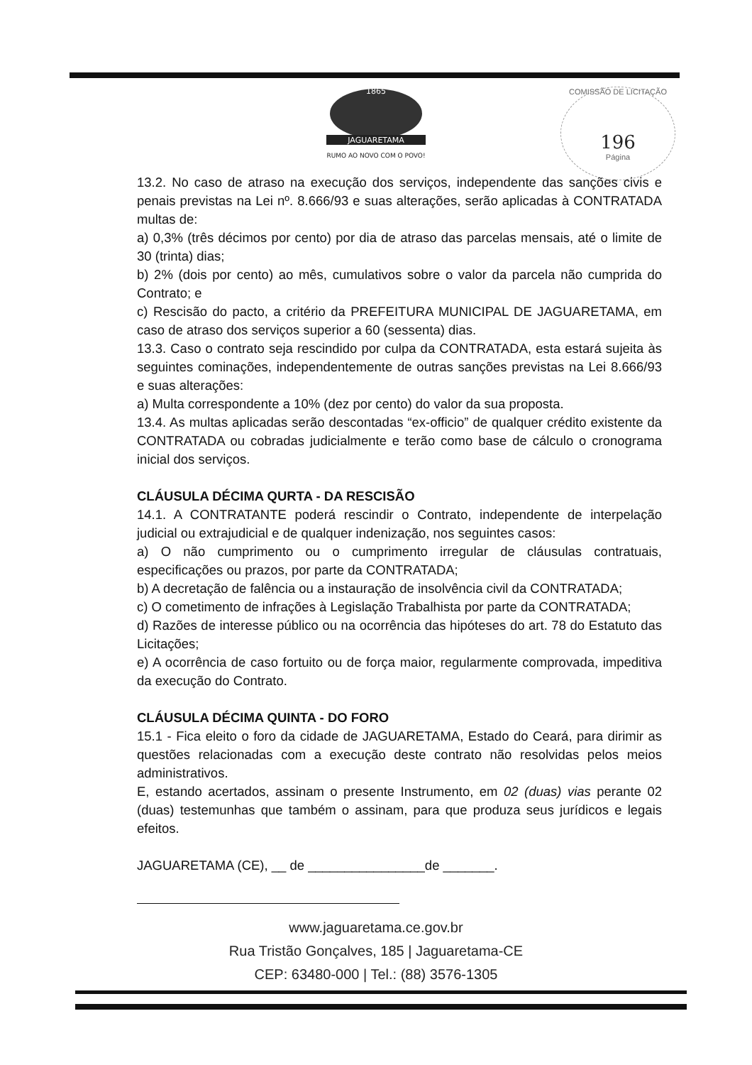1865
JAGUARETAMA
RUMO AO NOVO COM O POVO!
COMISSÃO DE LICITAÇÃO
196
Página
13.2. No caso de atraso na execução dos serviços, independente das sanções civis e penais previstas na Lei nº. 8.666/93 e suas alterações, serão aplicadas à CONTRATADA multas de:
a) 0,3% (três décimos por cento) por dia de atraso das parcelas mensais, até o limite de 30 (trinta) dias;
b) 2% (dois por cento) ao mês, cumulativos sobre o valor da parcela não cumprida do Contrato; e
c) Rescisão do pacto, a critério da PREFEITURA MUNICIPAL DE JAGUARETAMA, em caso de atraso dos serviços superior a 60 (sessenta) dias.
13.3. Caso o contrato seja rescindido por culpa da CONTRATADA, esta estará sujeita às seguintes cominações, independentemente de outras sanções previstas na Lei 8.666/93 e suas alterações:
a) Multa correspondente a 10% (dez por cento) do valor da sua proposta.
13.4. As multas aplicadas serão descontadas “ex-officio” de qualquer crédito existente da CONTRATADA ou cobradas judicialmente e terão como base de cálculo o cronograma inicial dos serviços.
CLÁUSULA DÉCIMA QURTA - DA RESCISÃO
14.1. A CONTRATANTE poderá rescindir o Contrato, independente de interpelação judicial ou extrajudicial e de qualquer indenização, nos seguintes casos:
a) O não cumprimento ou o cumprimento irregular de cláusulas contratuais, especificações ou prazos, por parte da CONTRATADA;
b) A decretação de falência ou a instauração de insolvência civil da CONTRATADA;
c) O cometimento de infrações à Legislação Trabalhista por parte da CONTRATADA;
d) Razões de interesse público ou na ocorrência das hipóteses do art. 78 do Estatuto das Licitações;
e) A ocorrência de caso fortuito ou de força maior, regularmente comprovada, impeditiva da execução do Contrato.
CLÁUSULA DÉCIMA QUINTA - DO FORO
15.1 - Fica eleito o foro da cidade de JAGUARETAMA, Estado do Ceará, para dirimir as questões relacionadas com a execução deste contrato não resolvidas pelos meios administrativos.
E, estando acertados, assinam o presente Instrumento, em 02 (duas) vias perante 02 (duas) testemunhas que também o assinam, para que produza seus jurídicos e legais efeitos.
JAGUARETAMA (CE), __ de ________________de _______.
www.jaguaretama.ce.gov.br
Rua Tristão Gonçalves, 185 | Jaguaretama-CE
CEP: 63480-000 | Tel.: (88) 3576-1305